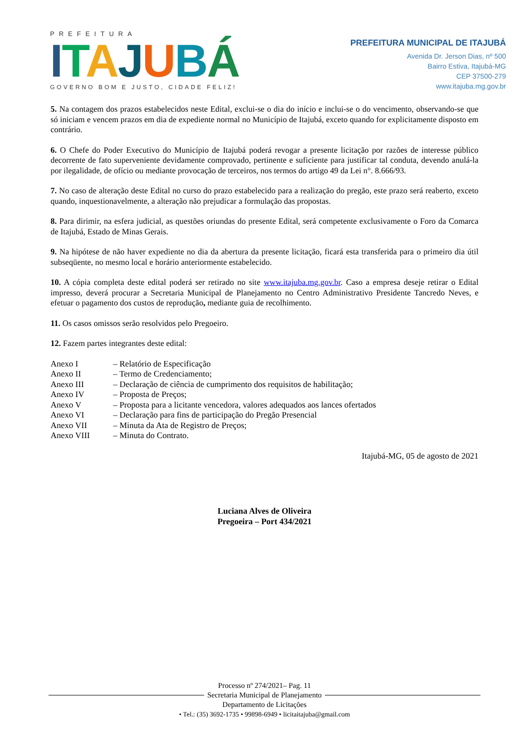PREFEITURA
ITAJUBÁ
GOVERNO BOM E JUSTO, CIDADE FELIZ!
PREFEITURA MUNICIPAL DE ITAJUBÁ
Avenida Dr. Jerson Dias, nº 500
Bairro Estiva, Itajubá-MG
CEP 37500-279
www.itajuba.mg.gov.br
5. Na contagem dos prazos estabelecidos neste Edital, exclui-se o dia do início e inclui-se o do vencimento, observando-se que só iniciam e vencem prazos em dia de expediente normal no Município de Itajubá, exceto quando for explicitamente disposto em contrário.
6. O Chefe do Poder Executivo do Município de Itajubá poderá revogar a presente licitação por razões de interesse público decorrente de fato superveniente devidamente comprovado, pertinente e suficiente para justificar tal conduta, devendo anulá-la por ilegalidade, de ofício ou mediante provocação de terceiros, nos termos do artigo 49 da Lei n°. 8.666/93.
7. No caso de alteração deste Edital no curso do prazo estabelecido para a realização do pregão, este prazo será reaberto, exceto quando, inquestionavelmente, a alteração não prejudicar a formulação das propostas.
8. Para dirimir, na esfera judicial, as questões oriundas do presente Edital, será competente exclusivamente o Foro da Comarca de Itajubá, Estado de Minas Gerais.
9. Na hipótese de não haver expediente no dia da abertura da presente licitação, ficará esta transferida para o primeiro dia útil subseqüente, no mesmo local e horário anteriormente estabelecido.
10. A cópia completa deste edital poderá ser retirado no site www.itajuba.mg.gov.br. Caso a empresa deseje retirar o Edital impresso, deverá procurar a Secretaria Municipal de Planejamento no Centro Administrativo Presidente Tancredo Neves, e efetuar o pagamento dos custos de reprodução, mediante guia de recolhimento.
11. Os casos omissos serão resolvidos pelo Pregoeiro.
12. Fazem partes integrantes deste edital:
| Anexo I | – Relatório de Especificação |
| Anexo II | – Termo de Credenciamento; |
| Anexo III | – Declaração de ciência de cumprimento dos requisitos de habilitação; |
| Anexo IV | – Proposta de Preços; |
| Anexo V | – Proposta para a licitante vencedora, valores adequados aos lances ofertados |
| Anexo VI | – Declaração para fins de participação do Pregão Presencial |
| Anexo VII | – Minuta da Ata de Registro de Preços; |
| Anexo VIII | – Minuta do Contrato. |
Itajubá-MG, 05 de agosto de 2021
Luciana Alves de Oliveira
Pregoeira – Port 434/2021
Processo nº 274/2021– Pag. 11
Secretaria Municipal de Planejamento
Departamento de Licitações
• Tel.: (35) 3692-1735 • 99898-6949 • licitaitajuba@gmail.com